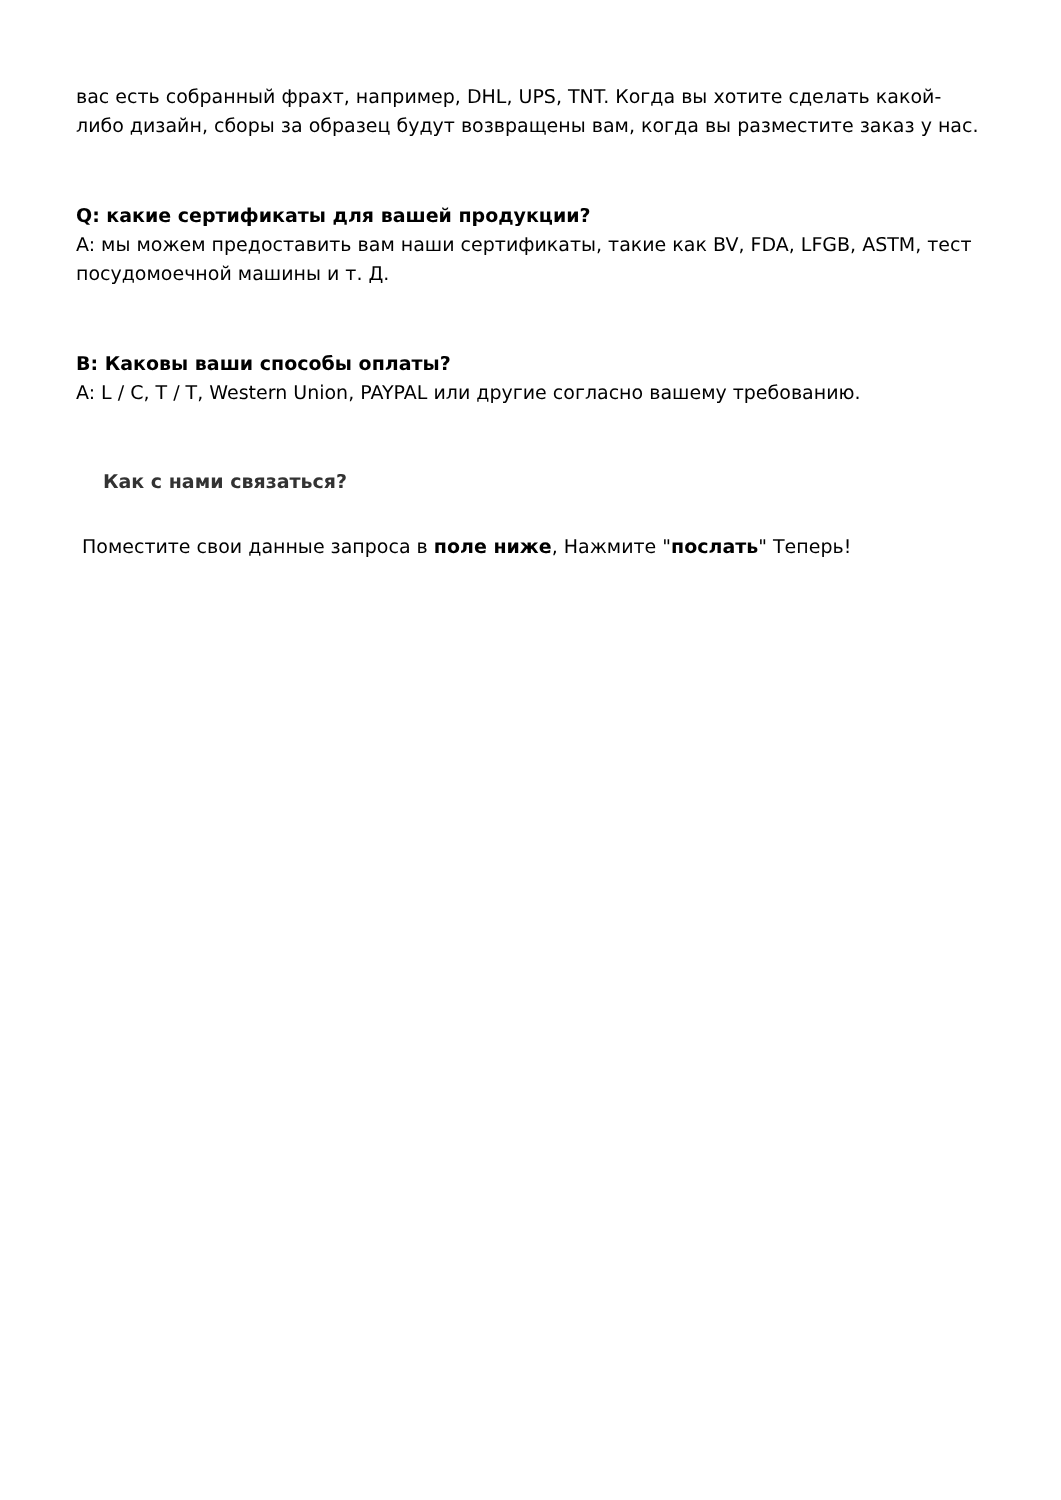вас есть собранный фрахт, например, DHL, UPS, TNT. Когда вы хотите сделать какой-либо дизайн, сборы за образец будут возвращены вам, когда вы разместите заказ у нас.
Q: какие сертификаты для вашей продукции?
A: мы можем предоставить вам наши сертификаты, такие как BV, FDA, LFGB, ASTM, тест посудомоечной машины и т. Д.
В: Каковы ваши способы оплаты?
A: L / C, T / T, Western Union, PAYPAL или другие согласно вашему требованию.
Как с нами связаться?
Поместите свои данные запроса в поле ниже, Нажмите "послать" Теперь!